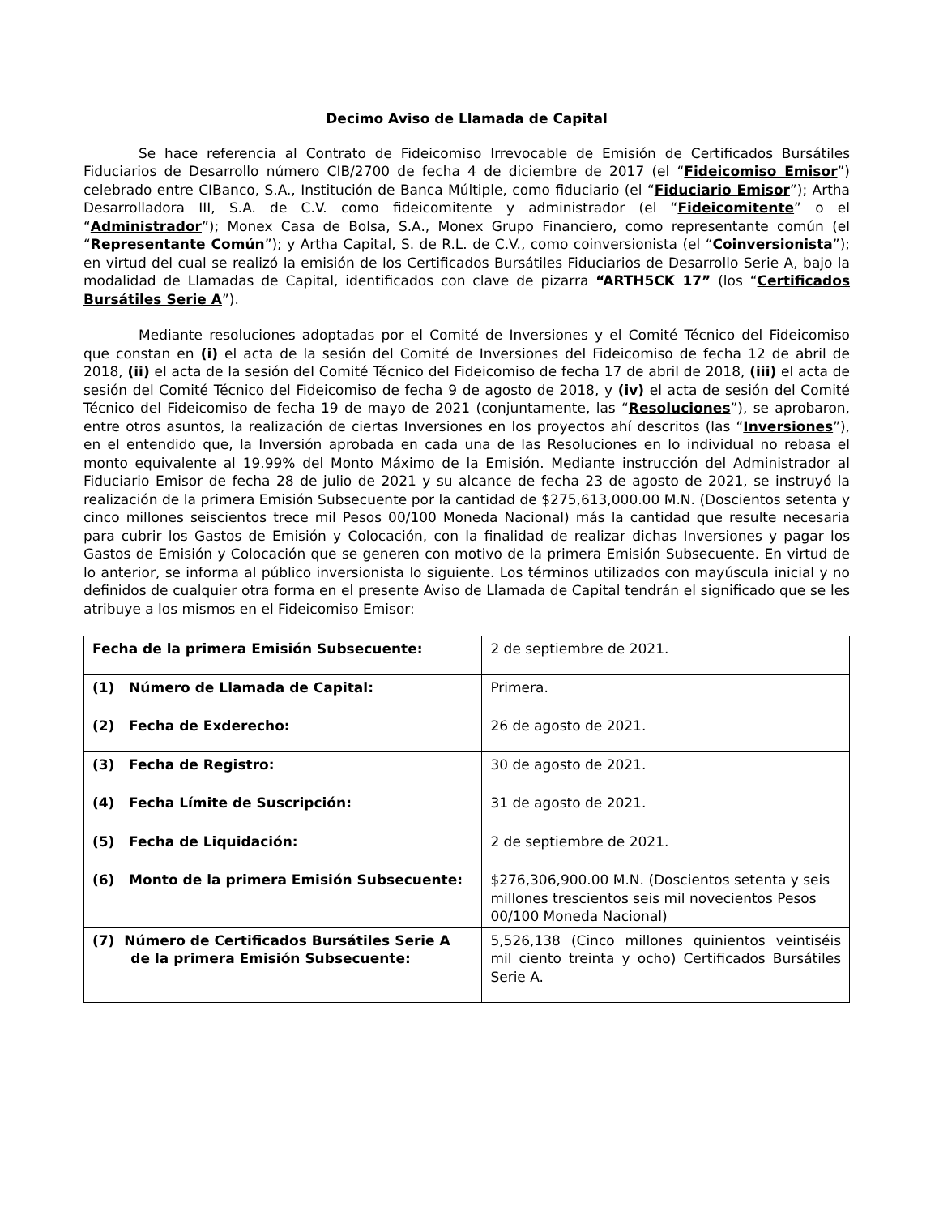Decimo Aviso de Llamada de Capital
Se hace referencia al Contrato de Fideicomiso Irrevocable de Emisión de Certificados Bursátiles Fiduciarios de Desarrollo número CIB/2700 de fecha 4 de diciembre de 2017 (el “Fideicomiso Emisor”) celebrado entre CIBanco, S.A., Institución de Banca Múltiple, como fiduciario (el “Fiduciario Emisor”); Artha Desarrolladora III, S.A. de C.V. como fideicomitente y administrador (el “Fideicomitente” o el “Administrador”); Monex Casa de Bolsa, S.A., Monex Grupo Financiero, como representante común (el “Representante Común”); y Artha Capital, S. de R.L. de C.V., como coinversionista (el “Coinversionista”); en virtud del cual se realizó la emisión de los Certificados Bursátiles Fiduciarios de Desarrollo Serie A, bajo la modalidad de Llamadas de Capital, identificados con clave de pizarra “ARTH5CK 17” (los “Certificados Bursátiles Serie A”).
Mediante resoluciones adoptadas por el Comité de Inversiones y el Comité Técnico del Fideicomiso que constan en (i) el acta de la sesión del Comité de Inversiones del Fideicomiso de fecha 12 de abril de 2018, (ii) el acta de la sesión del Comité Técnico del Fideicomiso de fecha 17 de abril de 2018, (iii) el acta de sesión del Comité Técnico del Fideicomiso de fecha 9 de agosto de 2018, y (iv) el acta de sesión del Comité Técnico del Fideicomiso de fecha 19 de mayo de 2021 (conjuntamente, las “Resoluciones”), se aprobaron, entre otros asuntos, la realización de ciertas Inversiones en los proyectos ahí descritos (las “Inversiones”), en el entendido que, la Inversión aprobada en cada una de las Resoluciones en lo individual no rebasa el monto equivalente al 19.99% del Monto Máximo de la Emisión. Mediante instrucción del Administrador al Fiduciario Emisor de fecha 28 de julio de 2021 y su alcance de fecha 23 de agosto de 2021, se instruyó la realización de la primera Emisión Subsecuente por la cantidad de $275,613,000.00 M.N. (Doscientos setenta y cinco millones seiscientos trece mil Pesos 00/100 Moneda Nacional) más la cantidad que resulte necesaria para cubrir los Gastos de Emisión y Colocación, con la finalidad de realizar dichas Inversiones y pagar los Gastos de Emisión y Colocación que se generen con motivo de la primera Emisión Subsecuente. En virtud de lo anterior, se informa al público inversionista lo siguiente. Los términos utilizados con mayúscula inicial y no definidos de cualquier otra forma en el presente Aviso de Llamada de Capital tendrán el significado que se les atribuye a los mismos en el Fideicomiso Emisor:
| Fecha de la primera Emisión Subsecuente: | 2 de septiembre de 2021. |
| (1) Número de Llamada de Capital: | Primera. |
| (2) Fecha de Exderecho: | 26 de agosto de 2021. |
| (3) Fecha de Registro: | 30 de agosto de 2021. |
| (4) Fecha Límite de Suscripción: | 31 de agosto de 2021. |
| (5) Fecha de Liquidación: | 2 de septiembre de 2021. |
| (6) Monto de la primera Emisión Subsecuente: | $276,306,900.00 M.N. (Doscientos setenta y seis millones trescientos seis mil novecientos Pesos 00/100 Moneda Nacional) |
| (7) Número de Certificados Bursátiles Serie A de la primera Emisión Subsecuente: | 5,526,138 (Cinco millones quinientos veintiséis mil ciento treinta y ocho) Certificados Bursátiles Serie A. |